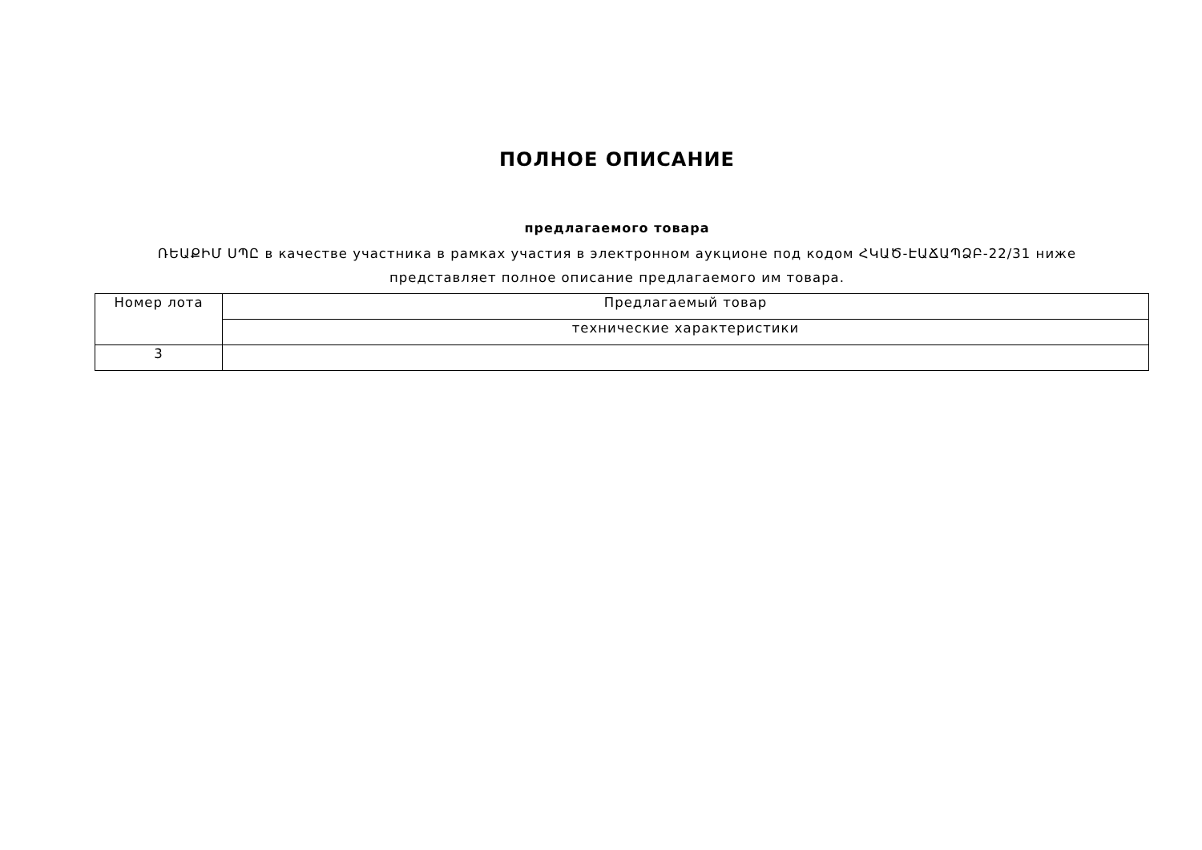ПОЛНОЕ ОПИСАНИЕ
предлагаемого товара
ՌԵԱՔԻՄ ՍՊԸ в качестве участника в рамках участия в электронном аукционе под кодом ՀԿԱԾ-ԷԱՃԱՊՁԲ-22/31 ниже представляет полное описание предлагаемого им товара.
| Номер лота | Предлагаемый товар |
| --- | --- |
| | технические характеристики |
| 3 | |